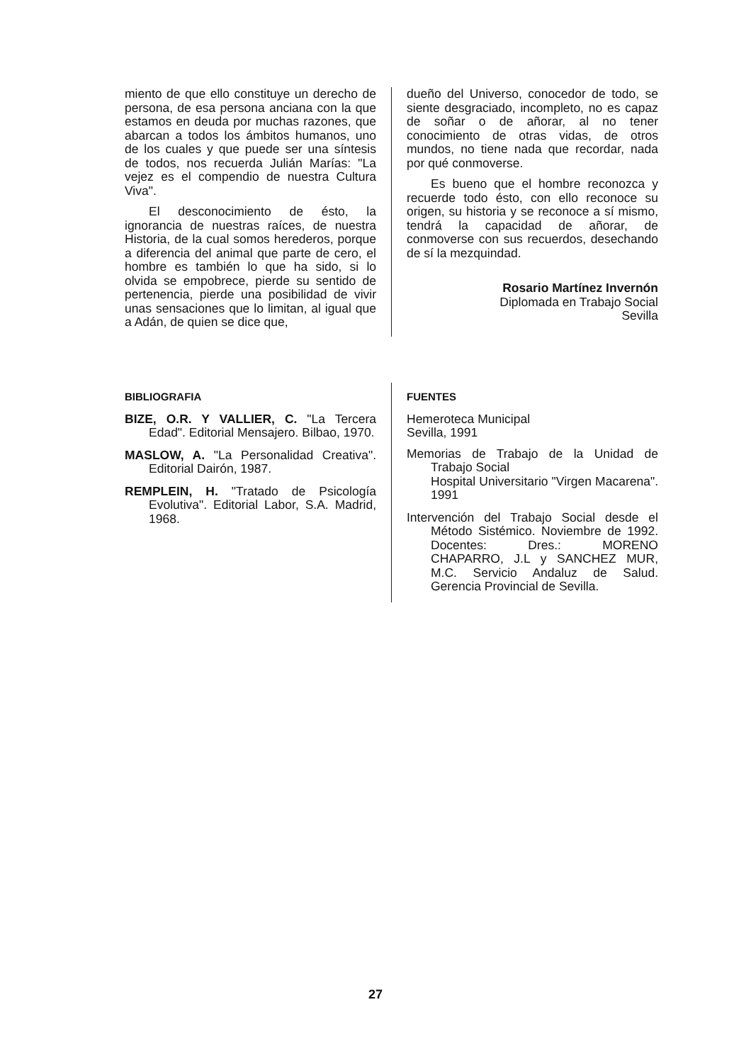miento de que ello constituye un derecho de persona, de esa persona anciana con la que estamos en deuda por muchas razones, que abarcan a todos los ámbitos humanos, uno de los cuales y que puede ser una síntesis de todos, nos recuerda Julián Marías: "La vejez es el compendio de nuestra Cultura Viva".
El desconocimiento de ésto, la ignorancia de nuestras raíces, de nuestra Historia, de la cual somos herederos, porque a diferencia del animal que parte de cero, el hombre es también lo que ha sido, si lo olvida se empobrece, pierde su sentido de pertenencia, pierde una posibilidad de vivir unas sensaciones que lo limitan, al igual que a Adán, de quien se dice que,
dueño del Universo, conocedor de todo, se siente desgraciado, incompleto, no es capaz de soñar o de añorar, al no tener conocimiento de otras vidas, de otros mundos, no tiene nada que recordar, nada por qué conmoverse.
Es bueno que el hombre reconozca y recuerde todo ésto, con ello reconoce su origen, su historia y se reconoce a sí mismo, tendrá la capacidad de añorar, de conmoverse con sus recuerdos, desechando de sí la mezquindad.
Rosario Martínez Invernón
Diplomada en Trabajo Social
Sevilla
BIBLIOGRAFIA
BIZE, O.R. Y VALLIER, C. "La Tercera Edad". Editorial Mensajero. Bilbao, 1970.
MASLOW, A. "La Personalidad Creativa". Editorial Dairón, 1987.
REMPLEIN, H. "Tratado de Psicología Evolutiva". Editorial Labor, S.A. Madrid, 1968.
FUENTES
Hemeroteca Municipal
Sevilla, 1991
Memorias de Trabajo de la Unidad de Trabajo Social
Hospital Universitario "Virgen Macarena". 1991
Intervención del Trabajo Social desde el Método Sistémico. Noviembre de 1992. Docentes: Dres.: MORENO CHAPARRO, J.L y SANCHEZ MUR, M.C. Servicio Andaluz de Salud. Gerencia Provincial de Sevilla.
27